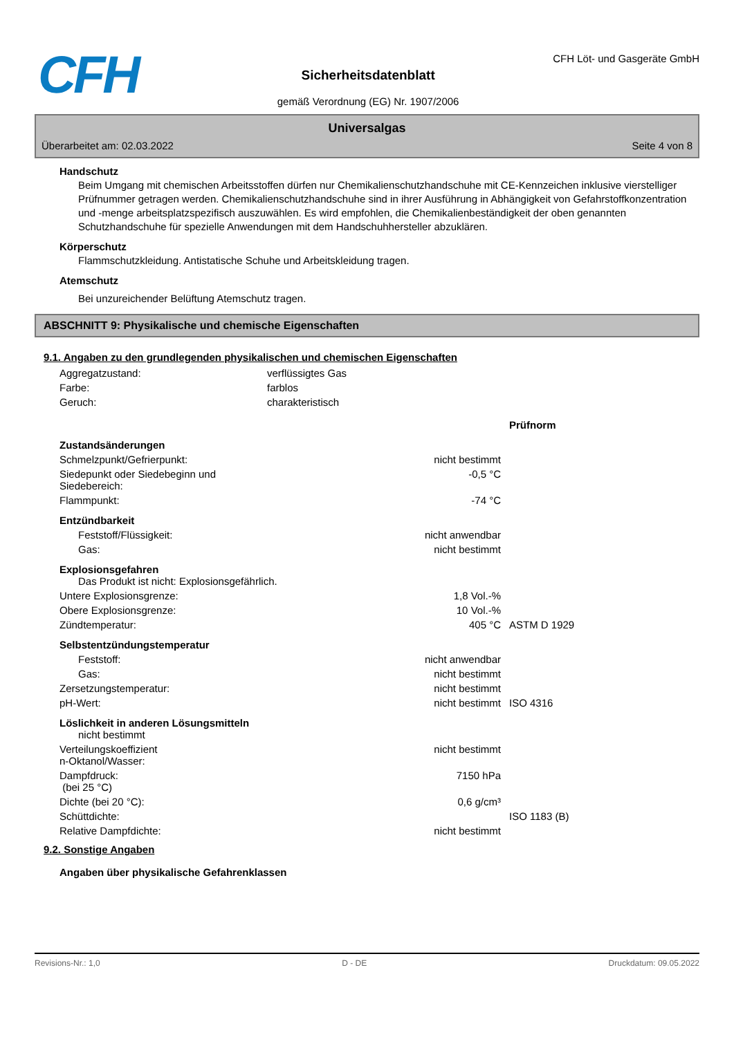CFH
Sicherheitsdatenblatt
gemäß Verordnung (EG) Nr. 1907/2006
CFH Löt- und Gasgeräte GmbH
Universalgas
Überarbeitet am: 02.03.2022 Seite 4 von 8
Handschutz
Beim Umgang mit chemischen Arbeitsstoffen dürfen nur Chemikalienschutzhandschuhe mit CE-Kennzeichen inklusive vierstelliger Prüfnummer getragen werden. Chemikalienschutzhandschuhe sind in ihrer Ausführung in Abhängigkeit von Gefahrstoffkonzentration und -menge arbeitsplatzspezifisch auszuwählen. Es wird empfohlen, die Chemikalienbeständigkeit der oben genannten Schutzhandschuhe für spezielle Anwendungen mit dem Handschuhhersteller abzuklären.
Körperschutz
Flammschutzkleidung. Antistatische Schuhe und Arbeitskleidung tragen.
Atemschutz
Bei unzureichender Belüftung Atemschutz tragen.
ABSCHNITT 9: Physikalische und chemische Eigenschaften
9.1. Angaben zu den grundlegenden physikalischen und chemischen Eigenschaften
| Aggregatzustand: | verflüssigtes Gas | | |
| Farbe: | farblos | | |
| Geruch: | charakteristisch | | |
| | | | Prüfnorm |
| Zustandsänderungen | | | |
| Schmelzpunkt/Gefrierpunkt: | | nicht bestimmt | |
| Siedepunkt oder Siedebeginn und Siedebereich: | | -0,5 °C | |
| Flammpunkt: | | -74 °C | |
| Entzündbarkeit | | | |
| Feststoff/Flüssigkeit: | | nicht anwendbar | |
| Gas: | | nicht bestimmt | |
| Explosionsgefahren Das Produkt ist nicht: Explosionsgefährlich. | | | |
| Untere Explosionsgrenze: | | 1,8 Vol.-% | |
| Obere Explosionsgrenze: | | 10 Vol.-% | |
| Zündtemperatur: | | 405 °C | ASTM D 1929 |
| Selbstentzündungstemperatur | | | |
| Feststoff: | | nicht anwendbar | |
| Gas: | | nicht bestimmt | |
| Zersetzungstemperatur: | | nicht bestimmt | |
| pH-Wert: | | nicht bestimmt | ISO 4316 |
| Löslichkeit in anderen Lösungsmitteln nicht bestimmt | | | |
| Verteilungskoeffizient n-Oktanol/Wasser: | | nicht bestimmt | |
| Dampfdruck: (bei 25 °C) | | 7150 hPa | |
| Dichte (bei 20 °C): | | 0,6 g/cm³ | |
| Schüttdichte: | | | ISO 1183 (B) |
| Relative Dampfdichte: | | nicht bestimmt | |
9.2. Sonstige Angaben
Angaben über physikalische Gefahrenklassen
Revisions-Nr.: 1,0 D - DE Druckdatum: 09.05.2022